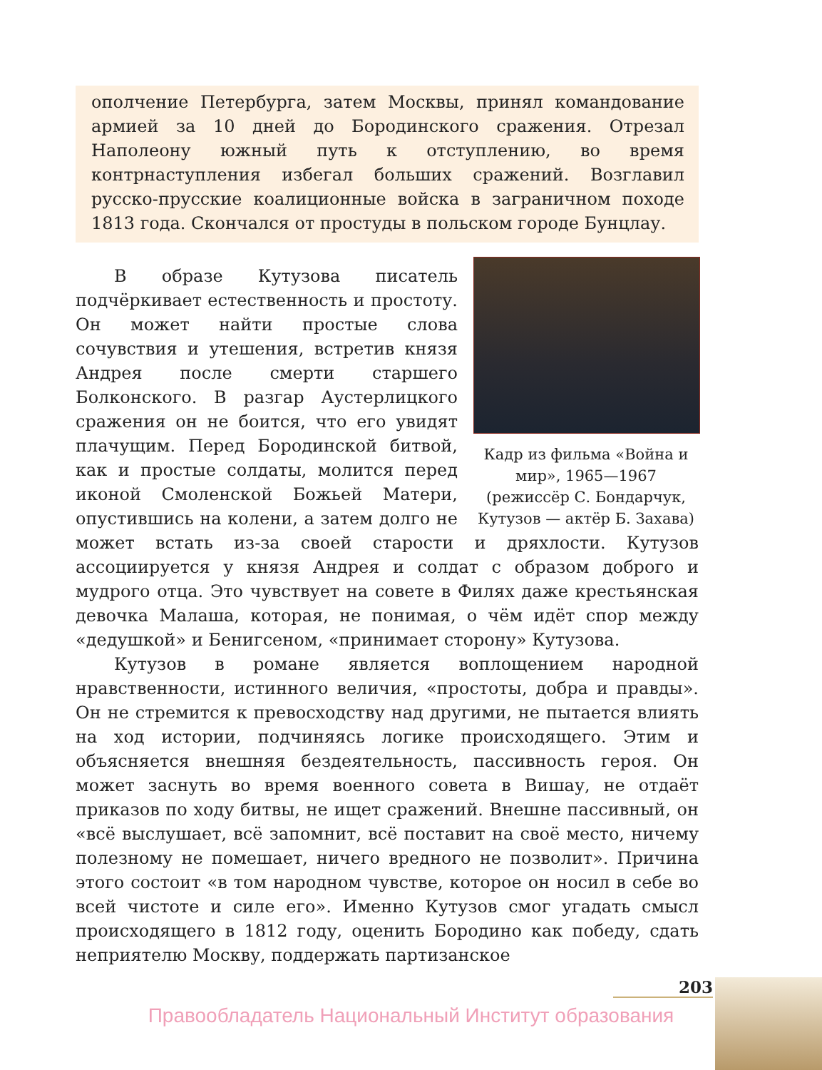ополчение Петербурга, затем Москвы, принял командование армией за 10 дней до Бородинского сражения. Отрезал Наполеону южный путь к отступлению, во время контрнаступления избегал больших сражений. Возглавил русско-прусские коалиционные войска в заграничном походе 1813 года. Скончался от простуды в польском городе Бунцлау.
Кадр из фильма «Война и мир», 1965—1967 (режиссёр С. Бондарчук, Кутузов — актёр Б. Захава)
В образе Кутузова писатель подчёркивает естественность и простоту. Он может найти простые слова сочувствия и утешения, встретив князя Андрея после смерти старшего Болконского. В разгар Аустерлицкого сражения он не боится, что его увидят плачущим. Перед Бородинской битвой, как и простые солдаты, молится перед иконой Смоленской Божьей Матери, опустившись на колени, а затем долго не может встать из-за своей старости и дряхлости. Кутузов ассоциируется у князя Андрея и солдат с образом доброго и мудрого отца. Это чувствует на совете в Филях даже крестьянская девочка Малаша, которая, не понимая, о чём идёт спор между «дедушкой» и Бенигсеном, «принимает сторону» Кутузова.
Кутузов в романе является воплощением народной нравственности, истинного величия, «простоты, добра и правды». Он не стремится к превосходству над другими, не пытается влиять на ход истории, подчиняясь логике происходящего. Этим и объясняется внешняя бездеятельность, пассивность героя. Он может заснуть во время военного совета в Вишау, не отдаёт приказов по ходу битвы, не ищет сражений. Внешне пассивный, он «всё выслушает, всё запомнит, всё поставит на своё место, ничему полезному не помешает, ничего вредного не позволит». Причина этого состоит «в том народном чувстве, которое он носил в себе во всей чистоте и силе его». Именно Кутузов смог угадать смысл происходящего в 1812 году, оценить Бородино как победу, сдать неприятелю Москву, поддержать партизанское
203
Правообладатель Национальный Институт образования